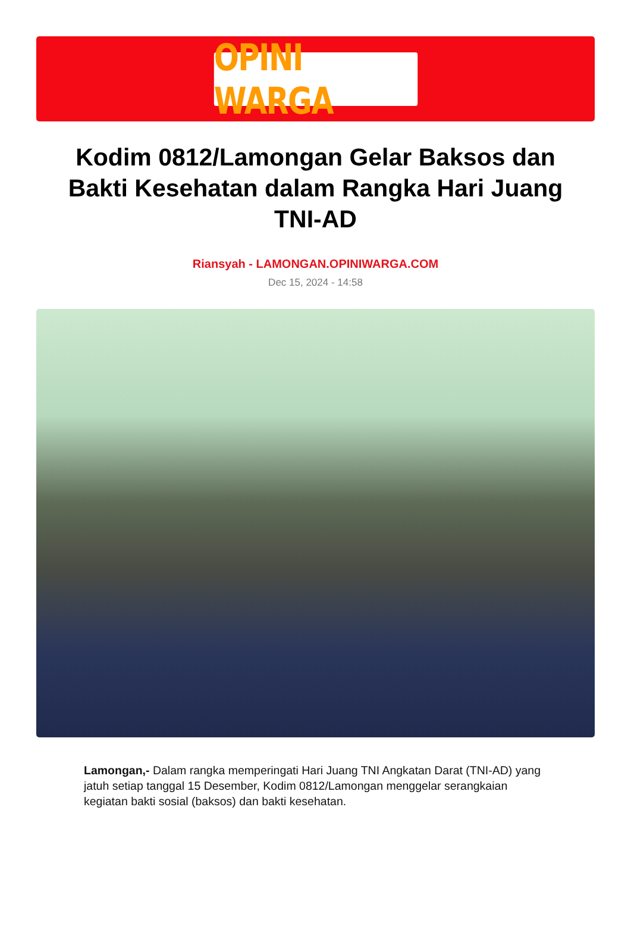OPINI WARGA
Kodim 0812/Lamongan Gelar Baksos dan Bakti Kesehatan dalam Rangka Hari Juang TNI-AD
Riansyah - LAMONGAN.OPINIWARGA.COM
Dec 15, 2024 - 14:58
Lamongan,- Dalam rangka memperingati Hari Juang TNI Angkatan Darat (TNI-AD) yang jatuh setiap tanggal 15 Desember, Kodim 0812/Lamongan menggelar serangkaian kegiatan bakti sosial (baksos) dan bakti kesehatan.